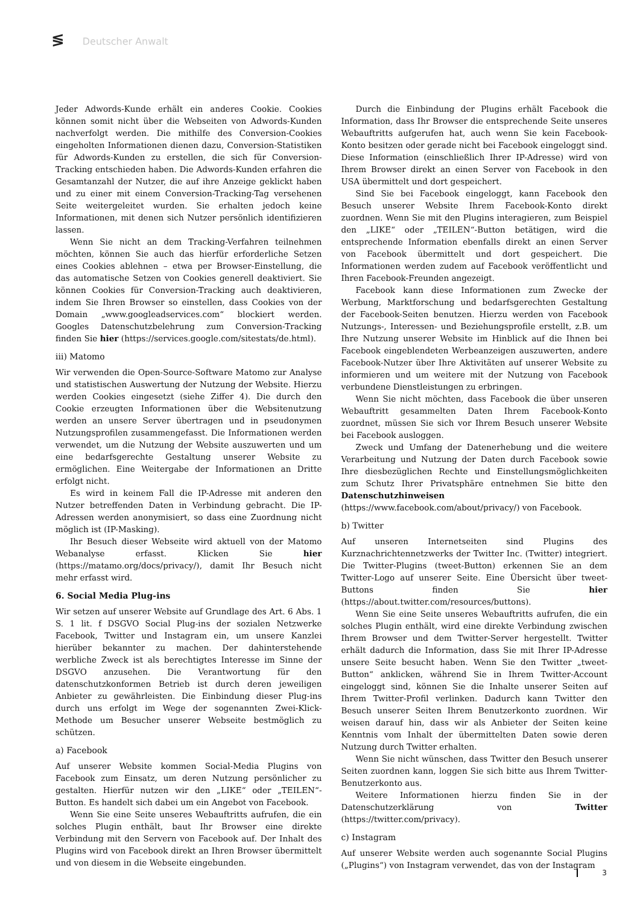≶ Deutscher Anwalt
Jeder Adwords-Kunde erhält ein anderes Cookie. Cookies können somit nicht über die Webseiten von Adwords-Kunden nachverfolgt werden. Die mithilfe des Conversion-Cookies eingeholten Informationen dienen dazu, Conversion-Statistiken für Adwords-Kunden zu erstellen, die sich für Conversion-Tracking entschieden haben. Die Adwords-Kunden erfahren die Gesamtanzahl der Nutzer, die auf ihre Anzeige geklickt haben und zu einer mit einem Conversion-Tracking-Tag versehenen Seite weitergeleitet wurden. Sie erhalten jedoch keine Informationen, mit denen sich Nutzer persönlich identifizieren lassen.
Wenn Sie nicht an dem Tracking-Verfahren teilnehmen möchten, können Sie auch das hierfür erforderliche Setzen eines Cookies ablehnen – etwa per Browser-Einstellung, die das automatische Setzen von Cookies generell deaktiviert. Sie können Cookies für Conversion-Tracking auch deaktivieren, indem Sie Ihren Browser so einstellen, dass Cookies von der Domain „www.googleadservices.com“ blockiert werden. Googles Datenschutzbelehrung zum Conversion-Tracking finden Sie hier (https://services.google.com/sitestats/de.html).
iii) Matomo
Wir verwenden die Open-Source-Software Matomo zur Analyse und statistischen Auswertung der Nutzung der Website. Hierzu werden Cookies eingesetzt (siehe Ziffer 4). Die durch den Cookie erzeugten Informationen über die Websitenutzung werden an unsere Server übertragen und in pseudonymen Nutzungsprofilen zusammengefasst. Die Informationen werden verwendet, um die Nutzung der Website auszuwerten und um eine bedarfsgerechte Gestaltung unserer Website zu ermöglichen. Eine Weitergabe der Informationen an Dritte erfolgt nicht.
Es wird in keinem Fall die IP-Adresse mit anderen den Nutzer betreffenden Daten in Verbindung gebracht. Die IP-Adressen werden anonymisiert, so dass eine Zuordnung nicht möglich ist (IP-Masking).
Ihr Besuch dieser Webseite wird aktuell von der Matomo Webanalyse erfasst. Klicken Sie hier (https://matamo.org/docs/privacy/), damit Ihr Besuch nicht mehr erfasst wird.
6. Social Media Plug-ins
Wir setzen auf unserer Website auf Grundlage des Art. 6 Abs. 1 S. 1 lit. f DSGVO Social Plug-ins der sozialen Netzwerke Facebook, Twitter und Instagram ein, um unsere Kanzlei hierüber bekannter zu machen. Der dahinterstehende werbliche Zweck ist als berechtigtes Interesse im Sinne der DSGVO anzusehen. Die Verantwortung für den datenschutzkonformen Betrieb ist durch deren jeweiligen Anbieter zu gewährleisten. Die Einbindung dieser Plug-ins durch uns erfolgt im Wege der sogenannten Zwei-Klick-Methode um Besucher unserer Webseite bestmöglich zu schützen.
a) Facebook
Auf unserer Website kommen Social-Media Plugins von Facebook zum Einsatz, um deren Nutzung persönlicher zu gestalten. Hierfür nutzen wir den „LIKE“ oder „TEILEN“-Button. Es handelt sich dabei um ein Angebot von Facebook.
Wenn Sie eine Seite unseres Webauftritts aufrufen, die ein solches Plugin enthält, baut Ihr Browser eine direkte Verbindung mit den Servern von Facebook auf. Der Inhalt des Plugins wird von Facebook direkt an Ihren Browser übermittelt und von diesem in die Webseite eingebunden.
Durch die Einbindung der Plugins erhält Facebook die Information, dass Ihr Browser die entsprechende Seite unseres Webauftritts aufgerufen hat, auch wenn Sie kein Facebook-Konto besitzen oder gerade nicht bei Facebook eingeloggt sind. Diese Information (einschließlich Ihrer IP-Adresse) wird von Ihrem Browser direkt an einen Server von Facebook in den USA übermittelt und dort gespeichert.
Sind Sie bei Facebook eingeloggt, kann Facebook den Besuch unserer Website Ihrem Facebook-Konto direkt zuordnen. Wenn Sie mit den Plugins interagieren, zum Beispiel den „LIKE“ oder „TEILEN“-Button betätigen, wird die entsprechende Information ebenfalls direkt an einen Server von Facebook übermittelt und dort gespeichert. Die Informationen werden zudem auf Facebook veröffentlicht und Ihren Facebook-Freunden angezeigt.
Facebook kann diese Informationen zum Zwecke der Werbung, Marktforschung und bedarfsgerechten Gestaltung der Facebook-Seiten benutzen. Hierzu werden von Facebook Nutzungs-, Interessen- und Beziehungsprofile erstellt, z.B. um Ihre Nutzung unserer Website im Hinblick auf die Ihnen bei Facebook eingeblendeten Werbeanzeigen auszuwerten, andere Facebook-Nutzer über Ihre Aktivitäten auf unserer Website zu informieren und um weitere mit der Nutzung von Facebook verbundene Dienstleistungen zu erbringen.
Wenn Sie nicht möchten, dass Facebook die über unseren Webauftritt gesammelten Daten Ihrem Facebook-Konto zuordnet, müssen Sie sich vor Ihrem Besuch unserer Website bei Facebook ausloggen.
Zweck und Umfang der Datenerhebung und die weitere Verarbeitung und Nutzung der Daten durch Facebook sowie Ihre diesbezüglichen Rechte und Einstellungsmöglichkeiten zum Schutz Ihrer Privatsphäre entnehmen Sie bitte den Datenschutzhinweisen (https://www.facebook.com/about/privacy/) von Facebook.
b) Twitter
Auf unseren Internetseiten sind Plugins des Kurznachrichtennetzwerks der Twitter Inc. (Twitter) integriert. Die Twitter-Plugins (tweet-Button) erkennen Sie an dem Twitter-Logo auf unserer Seite. Eine Übersicht über tweet-Buttons finden Sie hier (https://about.twitter.com/resources/buttons).
Wenn Sie eine Seite unseres Webauftritts aufrufen, die ein solches Plugin enthält, wird eine direkte Verbindung zwischen Ihrem Browser und dem Twitter-Server hergestellt. Twitter erhält dadurch die Information, dass Sie mit Ihrer IP-Adresse unsere Seite besucht haben. Wenn Sie den Twitter „tweet-Button“ anklicken, während Sie in Ihrem Twitter-Account eingeloggt sind, können Sie die Inhalte unserer Seiten auf Ihrem Twitter-Profil verlinken. Dadurch kann Twitter den Besuch unserer Seiten Ihrem Benutzerkonto zuordnen. Wir weisen darauf hin, dass wir als Anbieter der Seiten keine Kenntnis vom Inhalt der übermittelten Daten sowie deren Nutzung durch Twitter erhalten.
Wenn Sie nicht wünschen, dass Twitter den Besuch unserer Seiten zuordnen kann, loggen Sie sich bitte aus Ihrem Twitter-Benutzerkonto aus.
Weitere Informationen hierzu finden Sie in der Datenschutzerklärung von Twitter (https://twitter.com/privacy).
c) Instagram
Auf unserer Website werden auch sogenannte Social Plugins („Plugins“) von Instagram verwendet, das von der Instagram
3